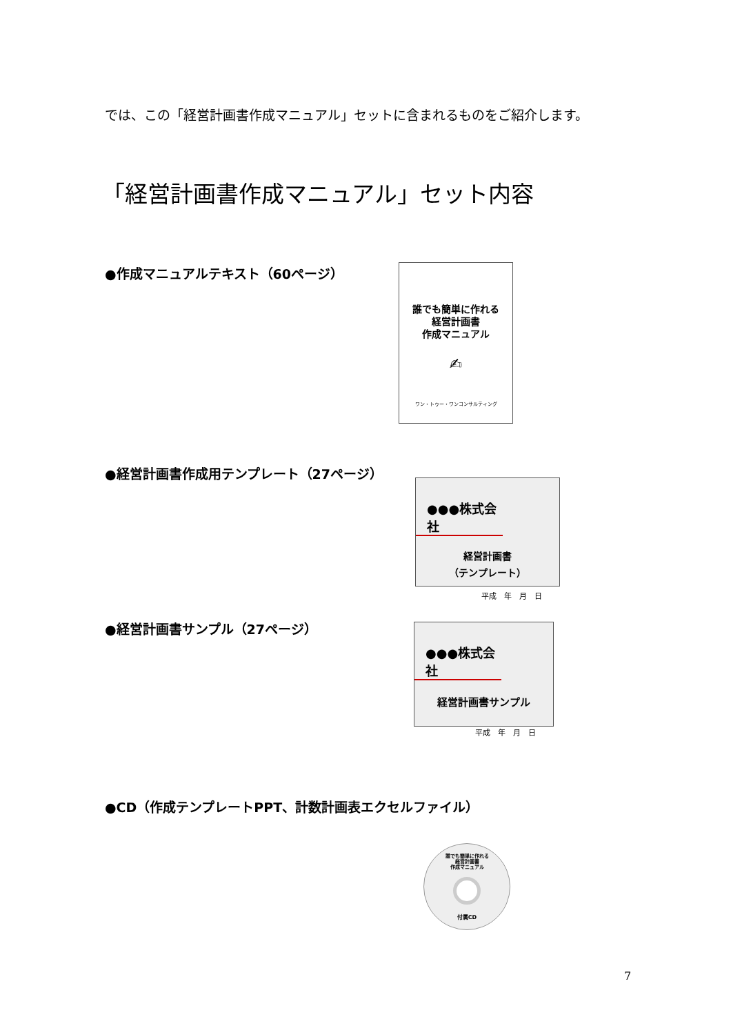では、この「経営計画書作成マニュアル」セットに含まれるものをご紹介します。
「経営計画書作成マニュアル」セット内容
●作成マニュアルテキスト（60ページ）
誰でも簡単に作れる
経営計画書
作成マニュアル
✍
ワン・トゥー・ワンコンサルティング
●経営計画書作成用テンプレート（27ページ）
●●●株式会社
経営計画書
（テンプレート）
平成　年　月　日
●経営計画書サンプル（27ページ）
●●●株式会社
経営計画書サンプル
平成　年　月　日
●CD（作成テンプレートPPT、計数計画表エクセルファイル）
誰でも簡単に作れる
経営計画書
作成マニュアル
付属CD
7